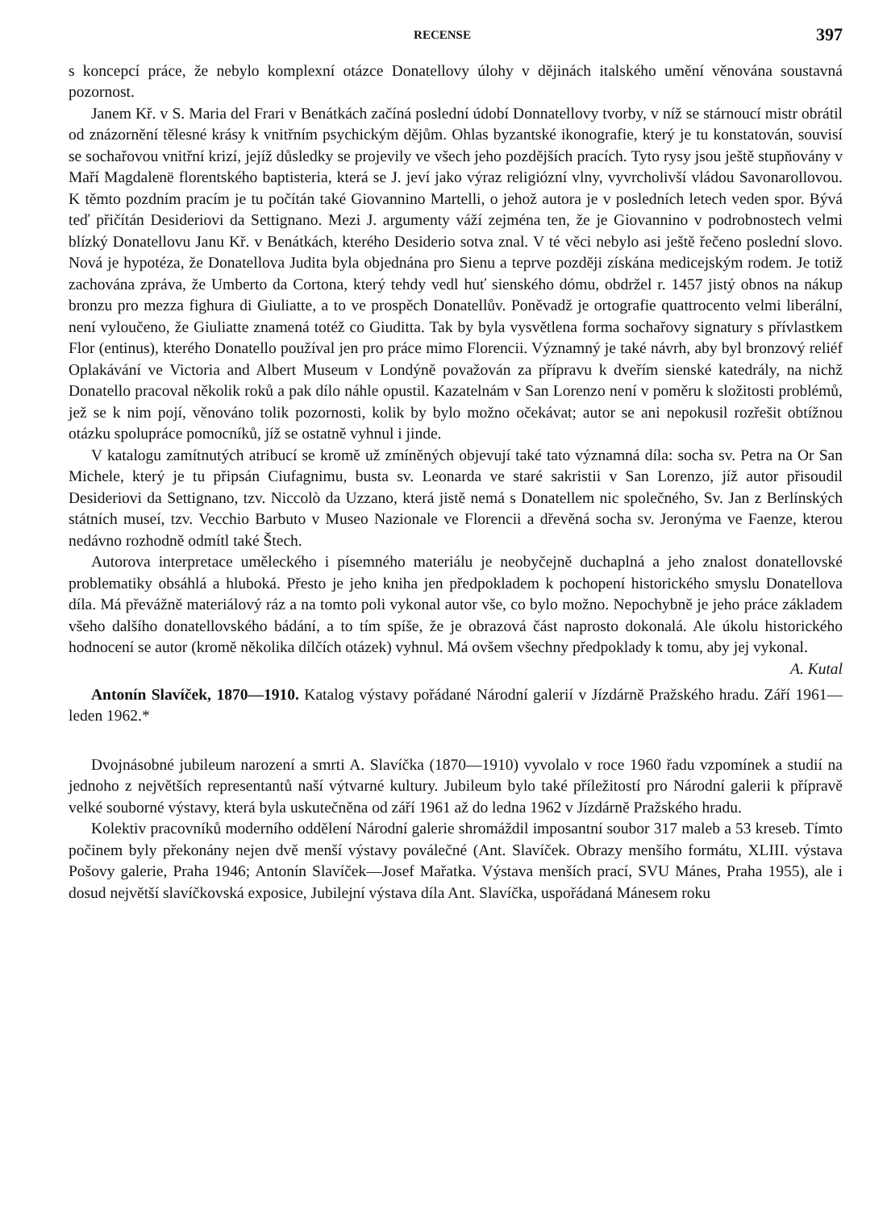RECENSE 397
s koncepcí práce, že nebylo komplexní otázce Donatellovy úlohy v dějinách italského umění věnována soustavná pozornost.
Janem Kř. v S. Maria del Frari v Benátkách začíná poslední údobí Donnatellovy tvorby, v níž se stárnoucí mistr obrátil od znázornění tělesné krásy k vnitřním psychickým dějům. Ohlas byzantské ikonografie, který je tu konstatován, souvisí se sochařovou vnitřní krizí, jejíž důsledky se projevily ve všech jeho pozdějších pracích. Tyto rysy jsou ještě stupňovány v Maří Magdalenë florentského baptisteria, která se J. jeví jako výraz religiózní vlny, vyvrcholivší vládou Savonarollovou. K těmto pozdním pracím je tu počítán také Giovannino Martelli, o jehož autora je v posledních letech veden spor. Bývá teď přičítán Desideriovi da Settignano. Mezi J. argumenty váží zejména ten, že je Giovannino v podrobnostech velmi blízký Donatellovu Janu Kř. v Benátkách, kterého Desiderio sotva znal. V té věci nebylo asi ještě řečeno poslední slovo. Nová je hypotéza, že Donatellova Judita byla objednána pro Sienu a teprve později získána medicejským rodem. Je totiž zachována zpráva, že Umberto da Cortona, který tehdy vedl huť sienského dómu, obdržel r. 1457 jistý obnos na nákup bronzu pro mezza fighura di Giuliatte, a to ve prospěch Donatellův. Poněvadž je ortografie quattrocento velmi liberální, není vyloučeno, že Giuliatte znamená totéž co Giuditta. Tak by byla vysvětlena forma sochařovy signatury s přívlastkem Flor (entinus), kterého Donatello používal jen pro práce mimo Florencii. Významný je také návrh, aby byl bronzový reliéf Oplakávání ve Victoria and Albert Museum v Londýně považován za přípravu k dveřím sienské katedrály, na nichž Donatello pracoval několik roků a pak dílo náhle opustil. Kazatelnám v San Lorenzo není v poměru k složitosti problémů, jež se k nim pojí, věnováno tolik pozornosti, kolik by bylo možno očekávat; autor se ani nepokusil rozřešit obtížnou otázku spolupráce pomocníků, jíž se ostatně vyhnul i jinde.
V katalogu zamítnutých atribucí se kromě už zmíněných objevují také tato významná díla: socha sv. Petra na Or San Michele, který je tu připsán Ciufagnimu, busta sv. Leonarda ve staré sakristii v San Lorenzo, jíž autor přisoudil Desideriovi da Settignano, tzv. Niccolò da Uzzano, která jistě nemá s Donatellem nic společného, Sv. Jan z Berlínských státních museí, tzv. Vecchio Barbuto v Museo Nazionale ve Florencii a dřevěná socha sv. Jeronýma ve Faenze, kterou nedávno rozhodně odmítl také Štech.
Autorova interpretace uměleckého i písemného materiálu je neobyčejně duchaplná a jeho znalost donatellovské problematiky obsáhlá a hluboká. Přesto je jeho kniha jen předpokladem k pochopení historického smyslu Donatellova díla. Má převážně materiálový ráz a na tomto poli vykonal autor vše, co bylo možno. Nepochybně je jeho práce základem všeho dalšího donatellovského bádání, a to tím spíše, že je obrazová část naprosto dokonalá. Ale úkolu historického hodnocení se autor (kromě několika dílčích otázek) vyhnul. Má ovšem všechny předpoklady k tomu, aby jej vykonal. A. Kutal
Antonín Slavíček, 1870—1910. Katalog výstavy pořádané Národní galerií v Jízdárně Pražského hradu. Září 1961—leden 1962.*
Dvojnásobné jubileum narození a smrti A. Slavíčka (1870—1910) vyvolalo v roce 1960 řadu vzpomínek a studií na jednoho z největších representantů naší výtvarné kultury. Jubileum bylo také příležitostí pro Národní galerii k přípravě velké souborné výstavy, která byla uskutečněna od září 1961 až do ledna 1962 v Jízdárně Pražského hradu.
Kolektiv pracovníků moderního oddělení Národní galerie shromáždil imposantní soubor 317 maleb a 53 kreseb. Tímto počinem byly překonány nejen dvě menší výstavy poválečné (Ant. Slavíček. Obrazy menšího formátu, XLIII. výstava Pošovy galerie, Praha 1946; Antonín Slavíček—Josef Mařatka. Výstava menších prací, SVU Mánes, Praha 1955), ale i dosud největší slavíčkovská exposice, Jubilejní výstava díla Ant. Slavíčka, uspořádaná Mánesem roku